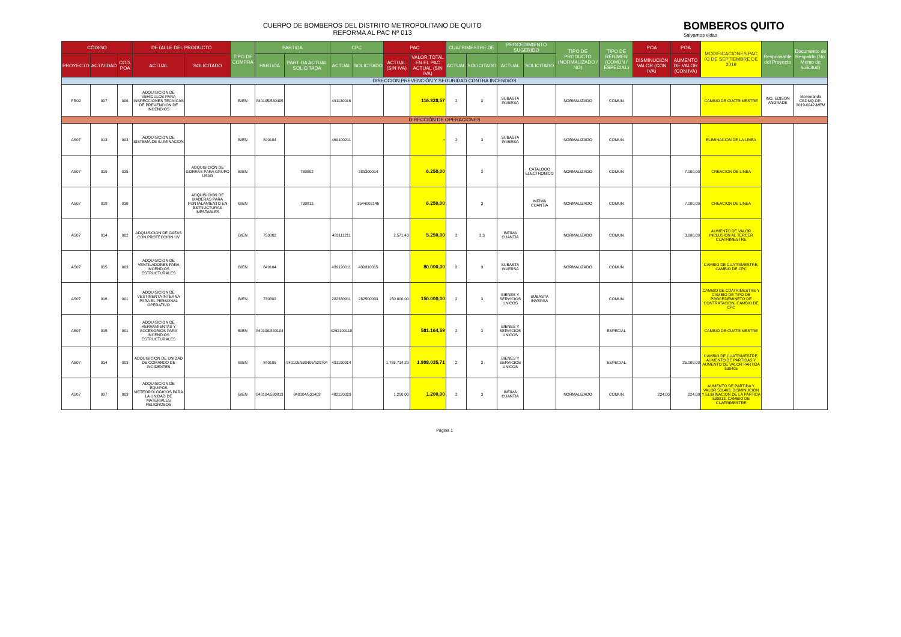CUERPO DE BOMBEROS DEL DISTRITO METROPOLITANO DE QUITO
REFORMA AL PAC Nº 013
BOMBEROS QUITO
Salvamos vidas
| CÓDIGO | | | DETALLE DEL PRODUCTO | | TIPO DE COMPRA | PARTIDA | | CPC | | PAC | | CUATRIMESTRE DE | | PROCEDIMIENTO SUGERIDO | | TIPO DE PRODUCTO (NORMALIZADO / NO) | TIPO DE RÉGIMEN (COMÚN / ESPECIAL) | POA | POA | MODIFICACIONES PAC 03 DE SEPTIEMBRE DE 2019 | Responsable del Proyecto | Documento de Respaldo (No. Memo de solicitud) |
| --- | --- | --- | --- | --- | --- | --- | --- | --- | --- | --- | --- | --- | --- | --- | --- | --- | --- | --- | --- | --- | --- | --- |
| PROYECTO | ACTIVIDAD | COD. POA | ACTUAL | SOLICITADO | | PARTIDA | PARTIDA ACTUAL SOLICITADA | ACTUAL | SOLICITADO | ACTUAL (SIN IVA) | VALOR TOTAL EN EL PAC ACTUAL (SIN IVA) | ACTUAL | SOLICITADO | ACTUAL | SOLICITADO | | | DISMINUCIÓN VALOR (CON IVA) | AUMENTO DE VALOR (CON IVA) | | | |
| DIRECCION PREVENCIÓN Y SEGURIDAD CONTRA INCENDIOS | | | | | | | | | | | | | | | | | | | | | | |
| PR02 | 007 | 006 | ADQUISICION DE VEHICULOS PARA INSPECCIONES TECNICAS DE PREVENCION DE INCENDIOS | | BIEN | 840105/530405 | | 491130016 | | | 116.328,57 | 2 | 3 | SUBASTA INVERSA | | NORMALIZADO | COMUN | | | CAMBIO DE CUATRIMESTRE | ING. EDISON ANDRADE | Memorando CBDMQ-DP-2019-0242-MEM |
| DIRECCIÓN DE OPERACIONES | | | | | | | | | | | | | | | | | | | | | | |
| AS07 | 013 | 003 | ADQUISICION DE SISTEMA DE ILUMINACION | | BIEN | 840104 | | 469100211 | | | - | 2 | 3 | SUBASTA INVERSA | | NORMALIZADO | COMUN | | | ELIMINACION DE LA LINEA | | |
| AS07 | 019 | 035 | | ADQUISICIÓN DE GORRAS PARA GRUPO USAR | BIEN | | 730802 | | 385300014 | | 6.250,00 | | 3 | | CATALOGO ELECTRONICO | NORMALIZADO | COMUN | | 7.000,00 | CREACION DE LINEA | | |
| AS07 | 019 | 036 | | ADQUISICION DE MADERAS PARA PUNTALAMIENTO EN ESTRUCTURAS INESTABLES | BIEN | | 730812 | | 3544002146 | | 6.250,00 | | 3 | | INFIMA CUANTIA | NORMALIZADO | COMUN | | 7.000,00 | CREACION DE LINEA | | |
| AS07 | 014 | 002 | ADQUISICION DE GAFAS CON PROTECCION UV | | BIEN | 730802 | | 483111211 | | 2.571,43 | 5.250,00 | 2 | 2,3 | INFIMA CUANTIA | | NORMALIZADO | COMUN | | 3.000,00 | AUMENTO DE VALOR INCLUSION AL TERCER CUATRIMESTRE | | |
| AS07 | 015 | 003 | ADQUISICION DE VENTILADORES PARA INCENDIOS ESTRUCTURALES | | BIEN | 840104 | | 439120011 | 439310015 | | 80.000,00 | 2 | 3 | SUBASTA INVERSA | | NORMALIZADO | COMUN | | | CAMBIO DE CUATRIMESTRE, CAMBIO DE CPC | | |
| AS07 | 016 | 001 | ADQUISICION DE VESTIMENTA INTERNA PARA EL PERSONAL OPERATIVO | | BIEN | 730802 | | 282330911 | 282500033 | 150.000,00 | 150.000,00 | 2 | 3 | BIENES Y SERVICIOS UNICOS | SUBASTA INVERSA | | COMUN | | | CAMBIO DE CUATRIMESTRE Y CAMBIO DE TIPO DE PROCEDEMINETO DE CONTRATACION, CAMBIO DE CPC | | |
| AS07 | 015 | 001 | ADQUISICION DE HERRAMIENTAS Y ACCESORIOS PARA INCENDIOS ESTRUCTURALES | | BIEN | 840106/840104 | | 4292100118 | | | 581.164,59 | 2 | 3 | BIENES Y SERVICIOS UNICOS | | | ESPECIAL | | | CAMBIO DE CUATRIMESTRE | | |
| AS07 | 014 | 003 | ADQUISICION DE UNIDAD DE COMANDO DE INCIDENTES | | BIEN | 840105 | 840105/530405/530704 | 491190914 | | 1.785.714,29 | 1.808.035,71 | 2 | 3 | BIENES Y SERVICIOS UNICOS | | | ESPECIAL | | 25.000,00 | CAMBIO DE CUATRIMESTRE, AUMENTO DE PARTIDAS Y AUMENTO DE VALOR PARTIDA 530405 | | |
| AS07 | 007 | 003 | ADQUISICION DE EQUIPOS METEOROLOGICOS PARA LA UNIDAD DE MATERIALES PELIGROSOS | | BIEN | 840104/530813 | 840104/531403 | 482120029 | | 1.200,00 | 1.200,00 | 2 | 3 | INFIMA CUANTIA | | NORMALIZADO | COMUN | 224,00 | 224,00 | AUMENTO DE PARTIDA Y VALOR 531403, DISMINUCION Y ELIMINACION DE LA PARTIDA 530813, CAMBIO DE CUATRIMESTRE | | |
Página 1